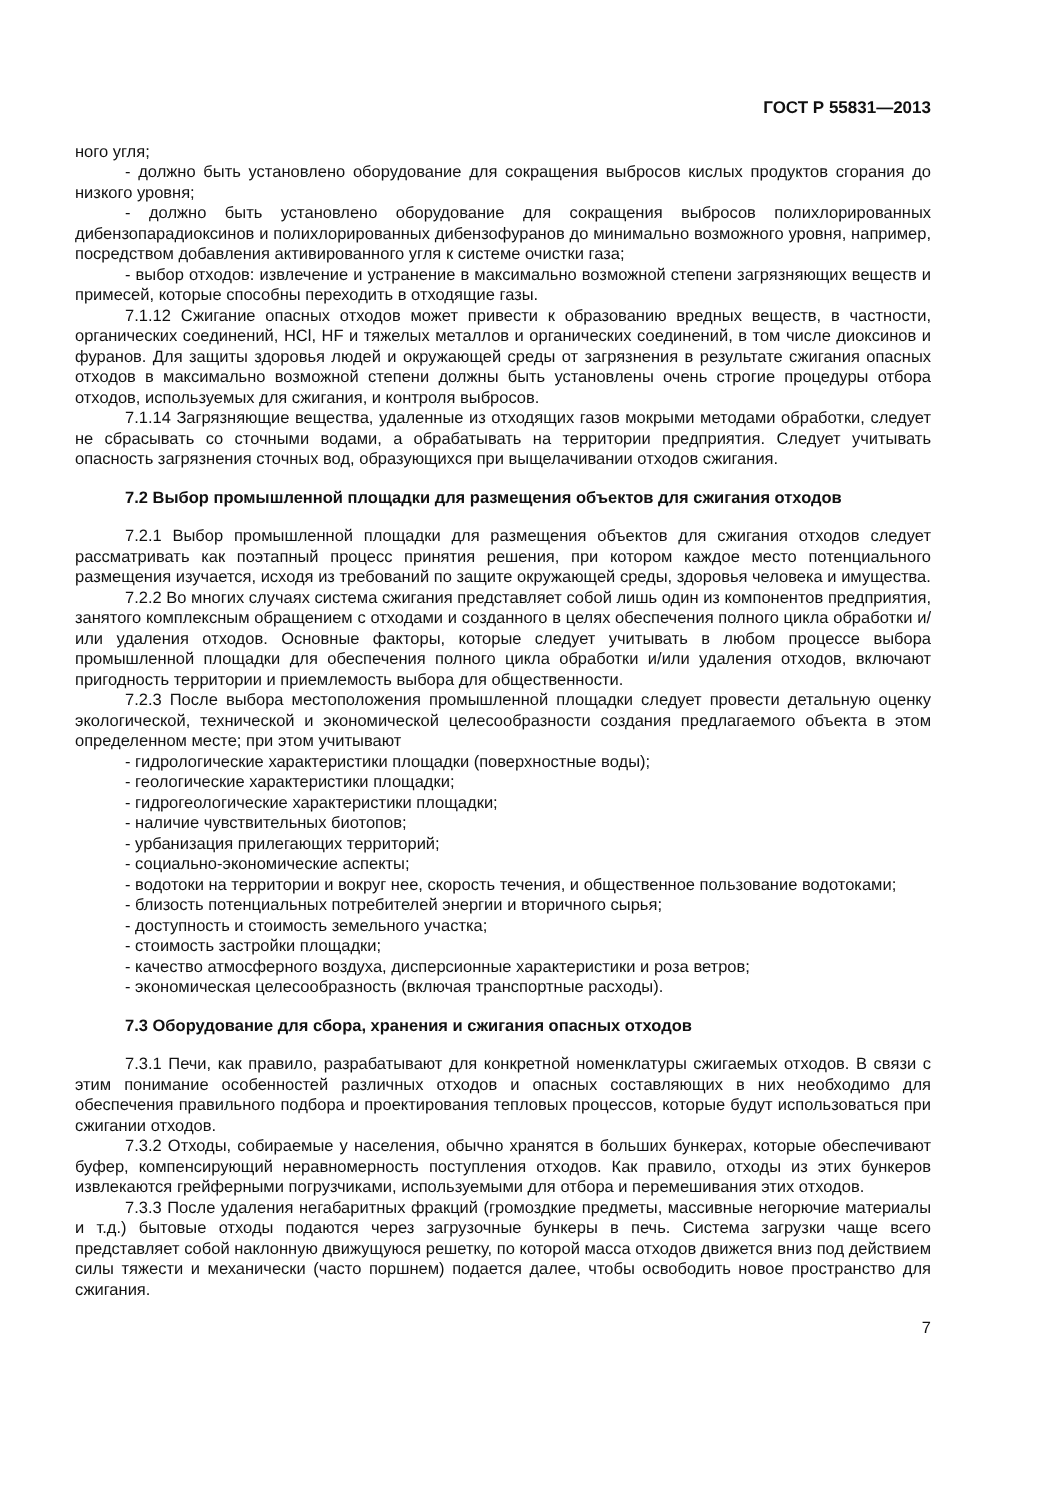ГОСТ Р 55831—2013
ного угля;
- должно быть установлено оборудование для сокращения выбросов кислых продуктов сгорания до низкого уровня;
- должно быть установлено оборудование для сокращения выбросов полихлорированных дибензопарадиоксинов и полихлорированных дибензофуранов до минимально возможного уровня, например, посредством добавления активированного угля к системе очистки газа;
- выбор отходов: извлечение и устранение в максимально возможной степени загрязняющих веществ и примесей, которые способны переходить в отходящие газы.
7.1.12 Сжигание опасных отходов может привести к образованию вредных веществ, в частности, органических соединений, HCl, HF и тяжелых металлов и органических соединений, в том числе диоксинов и фуранов. Для защиты здоровья людей и окружающей среды от загрязнения в результате сжигания опасных отходов в максимально возможной степени должны быть установлены очень строгие процедуры отбора отходов, используемых для сжигания, и контроля выбросов.
7.1.14 Загрязняющие вещества, удаленные из отходящих газов мокрыми методами обработки, следует не сбрасывать со сточными водами, а обрабатывать на территории предприятия. Следует учитывать опасность загрязнения сточных вод, образующихся при выщелачивании отходов сжигания.
7.2 Выбор промышленной площадки для размещения объектов для сжигания отходов
7.2.1 Выбор промышленной площадки для размещения объектов для сжигания отходов следует рассматривать как поэтапный процесс принятия решения, при котором каждое место потенциального размещения изучается, исходя из требований по защите окружающей среды, здоровья человека и имущества.
7.2.2 Во многих случаях система сжигания представляет собой лишь один из компонентов предприятия, занятого комплексным обращением с отходами и созданного в целях обеспечения полного цикла обработки и/или удаления отходов. Основные факторы, которые следует учитывать в любом процессе выбора промышленной площадки для обеспечения полного цикла обработки и/или удаления отходов, включают пригодность территории и приемлемость выбора для общественности.
7.2.3 После выбора местоположения промышленной площадки следует провести детальную оценку экологической, технической и экономической целесообразности создания предлагаемого объекта в этом определенном месте; при этом учитывают
- гидрологические характеристики площадки (поверхностные воды);
- геологические характеристики площадки;
- гидрогеологические характеристики площадки;
- наличие чувствительных биотопов;
- урбанизация прилегающих территорий;
- социально-экономические аспекты;
- водотоки на территории и вокруг нее, скорость течения, и общественное пользование водотоками;
- близость потенциальных потребителей энергии и вторичного сырья;
- доступность и стоимость земельного участка;
- стоимость застройки площадки;
- качество атмосферного воздуха, дисперсионные характеристики и роза ветров;
- экономическая целесообразность (включая транспортные расходы).
7.3 Оборудование для сбора, хранения и сжигания опасных отходов
7.3.1 Печи, как правило, разрабатывают для конкретной номенклатуры сжигаемых отходов. В связи с этим понимание особенностей различных отходов и опасных составляющих в них необходимо для обеспечения правильного подбора и проектирования тепловых процессов, которые будут использоваться при сжигании отходов.
7.3.2 Отходы, собираемые у населения, обычно хранятся в больших бункерах, которые обеспечивают буфер, компенсирующий неравномерность поступления отходов. Как правило, отходы из этих бункеров извлекаются грейферными погрузчиками, используемыми для отбора и перемешивания этих отходов.
7.3.3 После удаления негабаритных фракций (громоздкие предметы, массивные негорючие материалы и т.д.) бытовые отходы подаются через загрузочные бункеры в печь. Система загрузки чаще всего представляет собой наклонную движущуюся решетку, по которой масса отходов движется вниз под действием силы тяжести и механически (часто поршнем) подается далее, чтобы освободить новое пространство для сжигания.
7